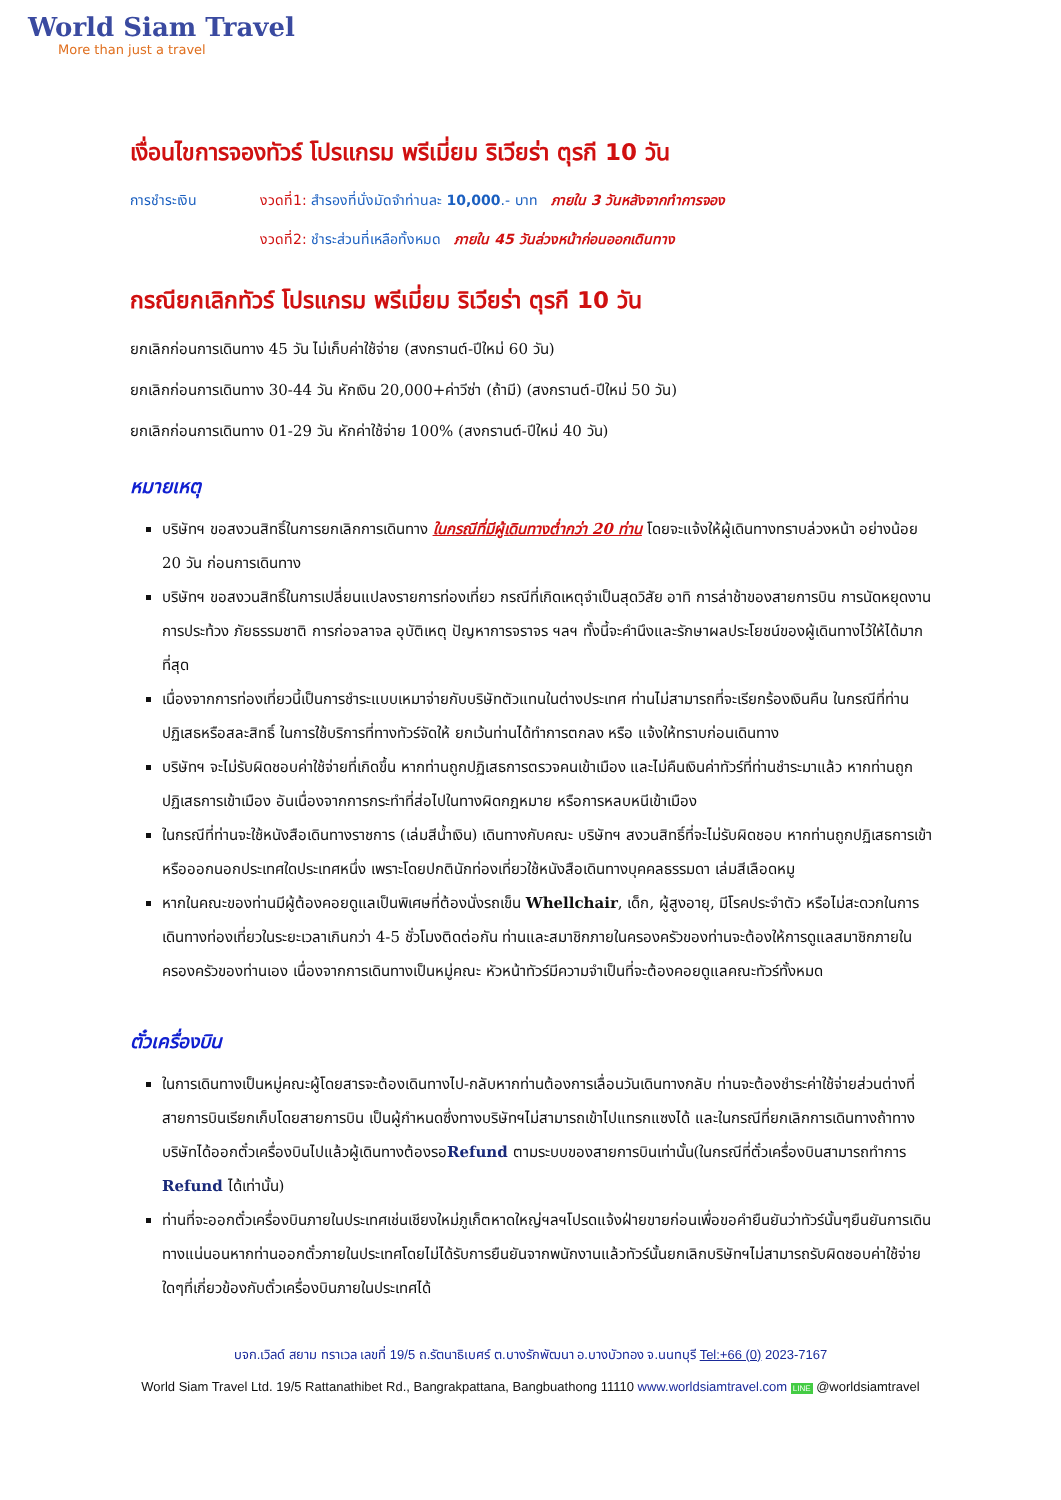World Siam Travel
More than just a travel
เงื่อนไขการจองทัวร์ โปรแกรม พรีเมี่ยม ริเวียร่า ตุรกี 10 วัน
การชำระเงิน งวดที่1: สำรองที่นั่งมัดจำท่านละ 10,000.- บาท ภายใน 3 วันหลังจากทำการจอง
งวดที่2: ชำระส่วนที่เหลือทั้งหมด ภายใน 45 วันล่วงหน้าก่อนออกเดินทาง
กรณียกเลิกทัวร์ โปรแกรม พรีเมี่ยม ริเวียร่า ตุรกี 10 วัน
ยกเลิกก่อนการเดินทาง 45 วัน ไม่เก็บค่าใช้จ่าย (สงกรานต์-ปีใหม่ 60 วัน)
ยกเลิกก่อนการเดินทาง 30-44 วัน หักเงิน 20,000+ค่าวีซ่า (ถ้ามี) (สงกรานต์-ปีใหม่ 50 วัน)
ยกเลิกก่อนการเดินทาง 01-29 วัน หักค่าใช้จ่าย 100% (สงกรานต์-ปีใหม่ 40 วัน)
หมายเหตุ
บริษัทฯ ขอสงวนสิทธิ์ในการยกเลิกการเดินทาง ในกรณีที่มีผู้เดินทางต่ำกว่า 20 ท่าน โดยจะแจ้งให้ผู้เดินทางทราบล่วงหน้า อย่างน้อย 20 วัน ก่อนการเดินทาง
บริษัทฯ ขอสงวนสิทธิ์ในการเปลี่ยนแปลงรายการท่องเที่ยว กรณีที่เกิดเหตุจำเป็นสุดวิสัย อาทิ การล่าช้าของสายการบิน การนัดหยุดงาน การประท้วง ภัยธรรมชาติ การก่อจลาจล อุบัติเหตุ ปัญหาการจราจร ฯลฯ ทั้งนี้จะคำนึงและรักษาผลประโยชน์ของผู้เดินทางไว้ให้ได้มากที่สุด
เนื่องจากการท่องเที่ยวนี้เป็นการชำระแบบเหมาจ่ายกับบริษัทตัวแทนในต่างประเทศ ท่านไม่สามารถที่จะเรียกร้องเงินคืน ในกรณีที่ท่านปฏิเสธหรือสละสิทธิ์ ในการใช้บริการที่ทางทัวร์จัดให้ ยกเว้นท่านได้ทำการตกลง หรือ แจ้งให้ทราบก่อนเดินทาง
บริษัทฯ จะไม่รับผิดชอบค่าใช้จ่ายที่เกิดขึ้น หากท่านถูกปฏิเสธการตรวจคนเข้าเมือง และไม่คืนเงินค่าทัวร์ที่ท่านชำระมาแล้ว หากท่านถูกปฏิเสธการเข้าเมือง อันเนื่องจากการกระทำที่ส่อไปในทางผิดกฎหมาย หรือการหลบหนีเข้าเมือง
ในกรณีที่ท่านจะใช้หนังสือเดินทางราชการ (เล่มสีน้ำเงิน) เดินทางกับคณะ บริษัทฯ สงวนสิทธิ์ที่จะไม่รับผิดชอบ หากท่านถูกปฏิเสธการเข้าหรือออกนอกประเทศใดประเทศหนึ่ง เพราะโดยปกตินักท่องเที่ยวใช้หนังสือเดินทางบุคคลธรรมดา เล่มสีเลือดหมู
หากในคณะของท่านมีผู้ต้องคอยดูแลเป็นพิเศษที่ต้องนั่งรถเข็น Whellchair, เด็ก, ผู้สูงอายุ, มีโรคประจำตัว หรือไม่สะดวกในการเดินทางท่องเที่ยวในระยะเวลาเกินกว่า 4-5 ชั่วโมงติดต่อกัน ท่านและสมาชิกภายในครองครัวของท่านจะต้องให้การดูแลสมาชิกภายในครองครัวของท่านเอง เนื่องจากการเดินทางเป็นหมู่คณะ หัวหน้าทัวร์มีความจำเป็นที่จะต้องคอยดูแลคณะทัวร์ทั้งหมด
ตั๋วเครื่องบิน
ในการเดินทางเป็นหมู่คณะผู้โดยสารจะต้องเดินทางไป-กลับหากท่านต้องการเลื่อนวันเดินทางกลับ ท่านจะต้องชำระค่าใช้จ่ายส่วนต่างที่สายการบินเรียกเก็บโดยสายการบิน เป็นผู้กำหนดซึ่งทางบริษัทฯไม่สามารถเข้าไปแทรกแซงได้ และในกรณีที่ยกเลิกการเดินทางถ้าทางบริษัทได้ออกตั๋วเครื่องบินไปแล้วผู้เดินทางต้องรอRefund ตามระบบของสายการบินเท่านั้น(ในกรณีที่ตั๋วเครื่องบินสามารถทำการ Refund ได้เท่านั้น)
ท่านที่จะออกตั๋วเครื่องบินภายในประเทศเช่นเชียงใหม่ภูเก็ตหาดใหญ่ฯลฯโปรดแจ้งฝ่ายขายก่อนเพื่อขอคำยืนยันว่าทัวร์นั้นๆยืนยันการเดินทางแน่นอนหากท่านออกตั๋วภายในประเทศโดยไม่ได้รับการยืนยันจากพนักงานแล้วทัวร์นั้นยกเลิกบริษัทฯไม่สามารถรับผิดชอบค่าใช้จ่ายใดๆที่เกี่ยวข้องกับตั๋วเครื่องบินภายในประเทศได้
บจก.เวิลด์ สยาม ทราเวล เลขที่ 19/5 ถ.รัตนาธิเบศร์ ต.บางรักพัฒนา อ.บางบัวทอง จ.นนทบุรี Tel:+66 (0) 2023-7167
World Siam Travel Ltd. 19/5 Rattanathibet Rd., Bangrakpattana, Bangbuathong 11110 www.worldsiamtravel.com LINE @worldsiamtravel